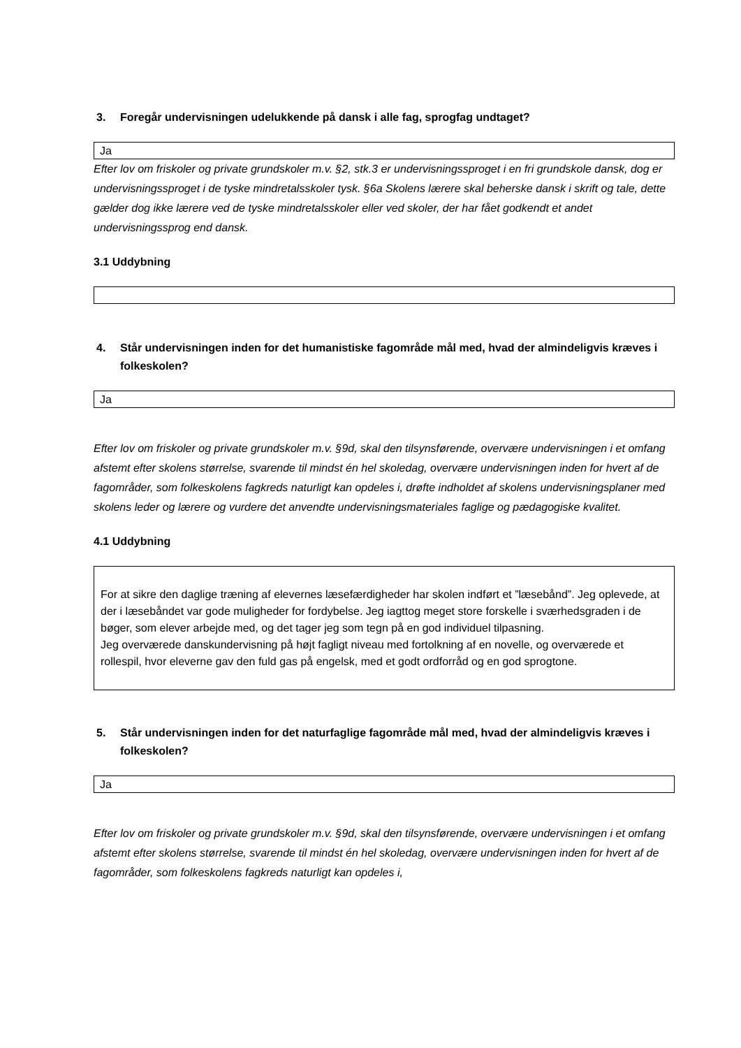3. Foregår undervisningen udelukkende på dansk i alle fag, sprogfag undtaget?
Ja
Efter lov om friskoler og private grundskoler m.v. §2, stk.3 er undervisningssproget i en fri grundskole dansk, dog er undervisningssproget i de tyske mindretalsskoler tysk. §6a Skolens lærere skal beherske dansk i skrift og tale, dette gælder dog ikke lærere ved de tyske mindretalsskoler eller ved skoler, der har fået godkendt et andet undervisningssprog end dansk.
3.1 Uddybning
4. Står undervisningen inden for det humanistiske fagområde mål med, hvad der almindeligvis kræves i folkeskolen?
Ja
Efter lov om friskoler og private grundskoler m.v. §9d, skal den tilsynsførende, overvære undervisningen i et omfang afstemt efter skolens størrelse, svarende til mindst én hel skoledag, overvære undervisningen inden for hvert af de fagområder, som folkeskolens fagkreds naturligt kan opdeles i, drøfte indholdet af skolens undervisningsplaner med skolens leder og lærere og vurdere det anvendte undervisningsmateriales faglige og pædagogiske kvalitet.
4.1 Uddybning
For at sikre den daglige træning af elevernes læsefærdigheder har skolen indført et ”læsebånd”. Jeg oplevede, at der i læsebåndet var gode muligheder for fordybelse. Jeg iagttog meget store forskelle i sværhedsgraden i de bøger, som elever arbejde med, og det tager jeg som tegn på en god individuel tilpasning.
Jeg overværede danskundervisning på højt fagligt niveau med fortolkning af en novelle, og overværede et rollespil, hvor eleverne gav den fuld gas på engelsk, med et godt ordforråd og en god sprogtone.
5. Står undervisningen inden for det naturfaglige fagområde mål med, hvad der almindeligvis kræves i folkeskolen?
Ja
Efter lov om friskoler og private grundskoler m.v. §9d, skal den tilsynsførende, overvære undervisningen i et omfang afstemt efter skolens størrelse, svarende til mindst én hel skoledag, overvære undervisningen inden for hvert af de fagområder, som folkeskolens fagkreds naturligt kan opdeles i,